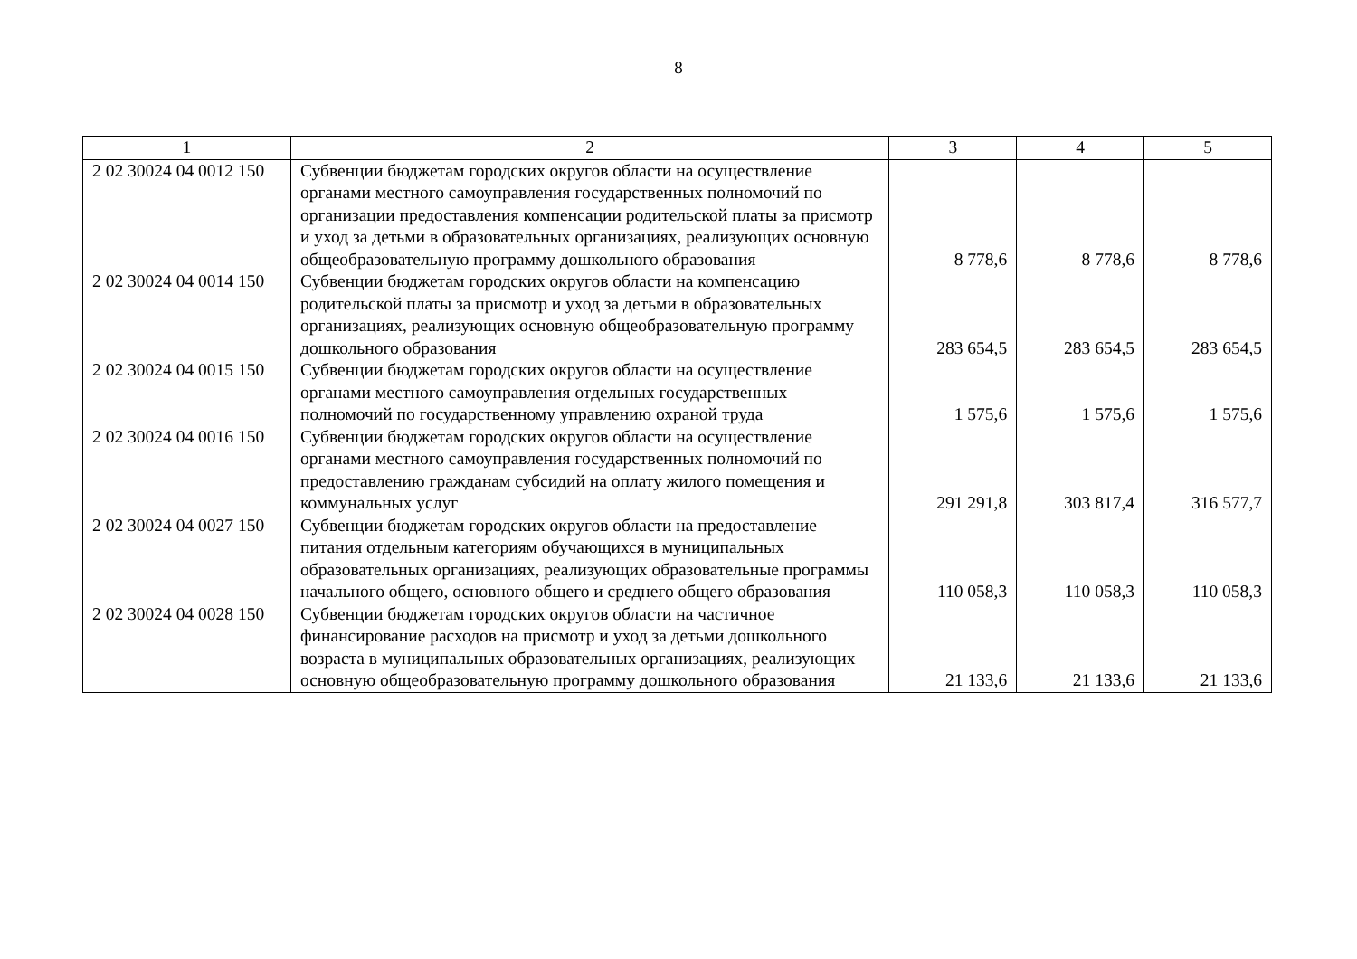8
| 1 | 2 | 3 | 4 | 5 |
| --- | --- | --- | --- | --- |
| 2 02 30024 04 0012 150 | Субвенции бюджетам городских округов области на осуществление органами местного самоуправления государственных полномочий по организации предоставления компенсации родительской платы за присмотр и уход за детьми в образовательных организациях, реализующих основную общеобразовательную программу дошкольного образования | 8 778,6 | 8 778,6 | 8 778,6 |
| 2 02 30024 04 0014 150 | Субвенции бюджетам городских округов области на компенсацию родительской платы за присмотр и уход за детьми в образовательных организациях, реализующих основную общеобразовательную программу дошкольного образования | 283 654,5 | 283 654,5 | 283 654,5 |
| 2 02 30024 04 0015 150 | Субвенции бюджетам городских округов области на осуществление органами местного самоуправления отдельных государственных полномочий по государственному управлению охраной труда | 1 575,6 | 1 575,6 | 1 575,6 |
| 2 02 30024 04 0016 150 | Субвенции бюджетам городских округов области на осуществление органами местного самоуправления государственных полномочий по предоставлению гражданам субсидий на оплату жилого помещения и коммунальных услуг | 291 291,8 | 303 817,4 | 316 577,7 |
| 2 02 30024 04 0027 150 | Субвенции бюджетам городских округов области на предоставление питания отдельным категориям обучающихся в муниципальных образовательных организациях, реализующих образовательные программы начального общего, основного общего и среднего общего образования | 110 058,3 | 110 058,3 | 110 058,3 |
| 2 02 30024 04 0028 150 | Субвенции бюджетам городских округов области на частичное финансирование расходов на присмотр и уход за детьми дошкольного возраста в муниципальных образовательных организациях, реализующих основную общеобразовательную программу дошкольного образования | 21 133,6 | 21 133,6 | 21 133,6 |